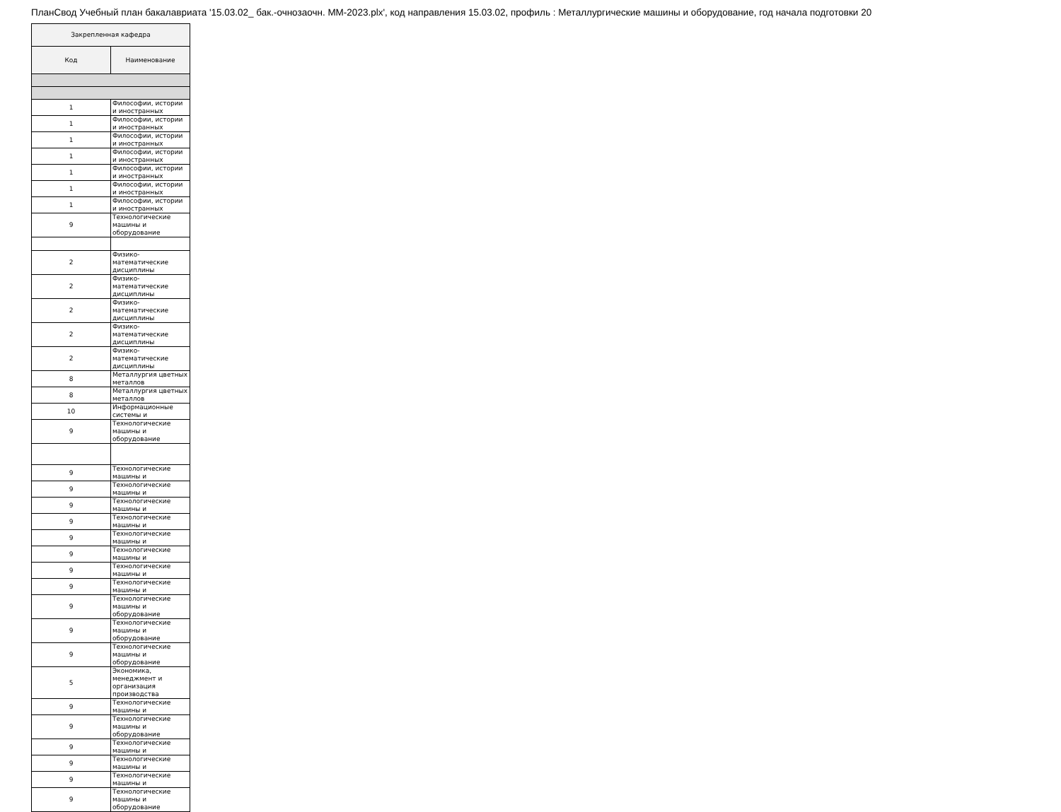ПланСвод Учебный план бакалавриата '15.03.02_ бак.-очнозаочн. ММ-2023.plx', код направления 15.03.02, профиль : Металлургические машины и оборудование, год начала подготовки 20
| Закрепленная кафедра | |
| --- | --- |
| Код | Наименование |
| 1 | Философии, истории и иностранных |
| 1 | Философии, истории и иностранных |
| 1 | Философии, истории и иностранных |
| 1 | Философии, истории и иностранных |
| 1 | Философии, истории и иностранных |
| 1 | Философии, истории и иностранных |
| 1 | Философии, истории и иностранных |
| 9 | Технологические машины и оборудование |
| 2 | Физико-математические дисциплины |
| 2 | Физико-математические дисциплины |
| 2 | Физико-математические дисциплины |
| 2 | Физико-математические дисциплины |
| 2 | Физико-математические дисциплины |
| 8 | Металлургия цветных металлов |
| 8 | Металлургия цветных металлов |
| 10 | Информационные системы и |
| 9 | Технологические машины и оборудование |
| 9 | Технологические машины и |
| 9 | Технологические машины и |
| 9 | Технологические машины и |
| 9 | Технологические машины и |
| 9 | Технологические машины и |
| 9 | Технологические машины и |
| 9 | Технологические машины и |
| 9 | Технологические машины и |
| 9 | Технологические машины и оборудование |
| 9 | Технологические машины и оборудование |
| 9 | Технологические машины и оборудование |
| 5 | Экономика, менеджмент и организация производства |
| 9 | Технологические машины и |
| 9 | Технологические машины и оборудование |
| 9 | Технологические машины и |
| 9 | Технологические машины и |
| 9 | Технологические машины и |
| 9 | Технологические машины и оборудование |